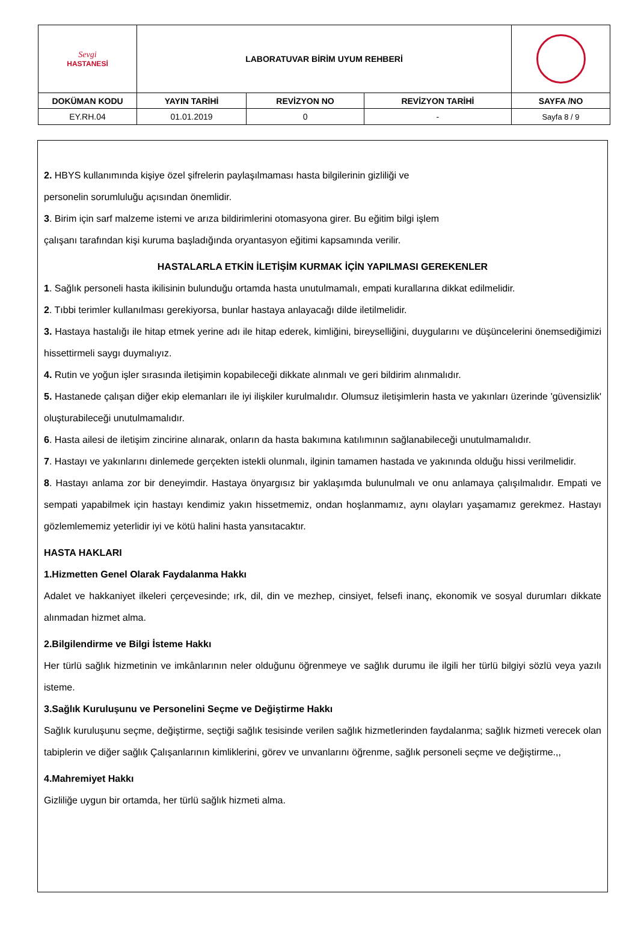| Sevgi HASTANESİ | LABORATUVAR BİRİM UYUM REHBERİ | | | |
| DOKÜMAN KODU | YAYIN TARİHİ | REVİZYON NO | REVİZYON TARİHİ | SAYFA /NO |
| EY.RH.04 | 01.01.2019 | 0 | - | Sayfa 8 / 9 |
2. HBYS kullanımında kişiye özel şifrelerin paylaşılmaması hasta bilgilerinin gizliliği ve
personelin sorumluluğu açısından önemlidir.
3. Birim için sarf malzeme istemi ve arıza bildirimlerini otomasyona girer. Bu eğitim bilgi işlem
çalışanı tarafından kişi kuruma başladığında oryantasyon eğitimi kapsamında verilir.
HASTALARLA ETKİN İLETİŞİM KURMAK İÇİN YAPILMASI GEREKENLER
1. Sağlık personeli hasta ikilisinin bulunduğu ortamda hasta unutulmamalı, empati kurallarına dikkat edilmelidir.
2. Tıbbi terimler kullanılması gerekiyorsa, bunlar hastaya anlayacağı dilde iletilmelidir.
3. Hastaya hastalığı ile hitap etmek yerine adı ile hitap ederek, kimliğini, bireyselliğini, duygularını ve düşüncelerini önemsediğimizi hissettirmeli saygı duymalıyız.
4. Rutin ve yoğun işler sırasında iletişimin kopabileceği dikkate alınmalı ve geri bildirim alınmalıdır.
5. Hastanede çalışan diğer ekip elemanları ile iyi ilişkiler kurulmalıdır. Olumsuz iletişimlerin hasta ve yakınları üzerinde 'güvensizlik' oluşturabileceği unutulmamalıdır.
6. Hasta ailesi de iletişim zincirine alınarak, onların da hasta bakımına katılımının sağlanabileceği unutulmamalıdır.
7. Hastayı ve yakınlarını dinlemede gerçekten istekli olunmalı, ilginin tamamen hastada ve yakınında olduğu hissi verilmelidir.
8. Hastayı anlama zor bir deneyimdir. Hastaya önyargısız bir yaklaşımda bulunulmalı ve onu anlamaya çalışılmalıdır. Empati ve sempati yapabilmek için hastayı kendimiz yakın hissetmemiz, ondan hoşlanmamız, aynı olayları yaşamamız gerekmez. Hastayı gözlemlememiz yeterlidir iyi ve kötü halini hasta yansıtacaktır.
HASTA HAKLARI
1.Hizmetten Genel Olarak Faydalanma Hakkı
Adalet ve hakkaniyet ilkeleri çerçevesinde; ırk, dil, din ve mezhep, cinsiyet, felsefi inanç, ekonomik ve sosyal durumları dikkate alınmadan hizmet alma.
2.Bilgilendirme ve Bilgi İsteme Hakkı
Her türlü sağlık hizmetinin ve imkânlarının neler olduğunu öğrenmeye ve sağlık durumu ile ilgili her türlü bilgiyi sözlü veya yazılı isteme.
3.Sağlık Kuruluşunu ve Personelini Seçme ve Değiştirme Hakkı
Sağlık kuruluşunu seçme, değiştirme, seçtiği sağlık tesisinde verilen sağlık hizmetlerinden faydalanma; sağlık hizmeti verecek olan tabiplerin ve diğer sağlık Çalışanlarının kimliklerini, görev ve unvanlarını öğrenme, sağlık personeli seçme ve değiştirme.,,
4.Mahremiyet Hakkı
Gizliliğe uygun bir ortamda, her türlü sağlık hizmeti alma.